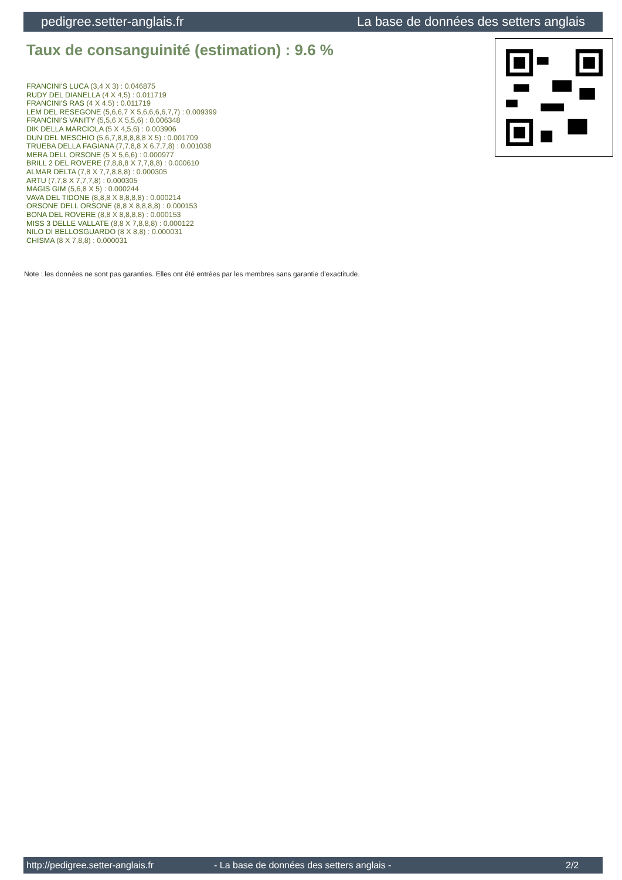pedigree.setter-anglais.fr La base de données des setters anglais
Taux de consanguinité (estimation) : 9.6 %
FRANCINI'S LUCA (3,4 X 3) : 0.046875
RUDY DEL DIANELLA (4 X 4,5) : 0.011719
FRANCINI'S RAS (4 X 4,5) : 0.011719
LEM DEL RESEGONE (5,6,6,7 X 5,6,6,6,6,7,7) : 0.009399
FRANCINI'S VANITY (5,5,6 X 5,5,6) : 0.006348
DIK DELLA MARCIOLA (5 X 4,5,6) : 0.003906
DUN DEL MESCHIO (5,6,7,8,8,8,8,8 X 5) : 0.001709
TRUEBA DELLA FAGIANA (7,7,8,8 X 6,7,7,8) : 0.001038
MERA DELL ORSONE (5 X 5,6,6) : 0.000977
BRILL 2 DEL ROVERE (7,8,8,8 X 7,7,8,8) : 0.000610
ALMAR DELTA (7,8 X 7,7,8,8,8) : 0.000305
ARTU (7,7,8 X 7,7,7,8) : 0.000305
MAGIS GIM (5,6,8 X 5) : 0.000244
VAVA DEL TIDONE (8,8,8 X 8,8,8,8) : 0.000214
ORSONE DELL ORSONE (8,8 X 8,8,8,8) : 0.000153
BONA DEL ROVERE (8,8 X 8,8,8,8) : 0.000153
MISS 3 DELLE VALLATE (8,8 X 7,8,8,8) : 0.000122
NILO DI BELLOSGUARDO (8 X 8,8) : 0.000031
CHISMA (8 X 7,8,8) : 0.000031
Note : les données ne sont pas garanties. Elles ont été entrées par les membres sans garantie d'exactitude.
http://pedigree.setter-anglais.fr - La base de données des setters anglais - 2/2